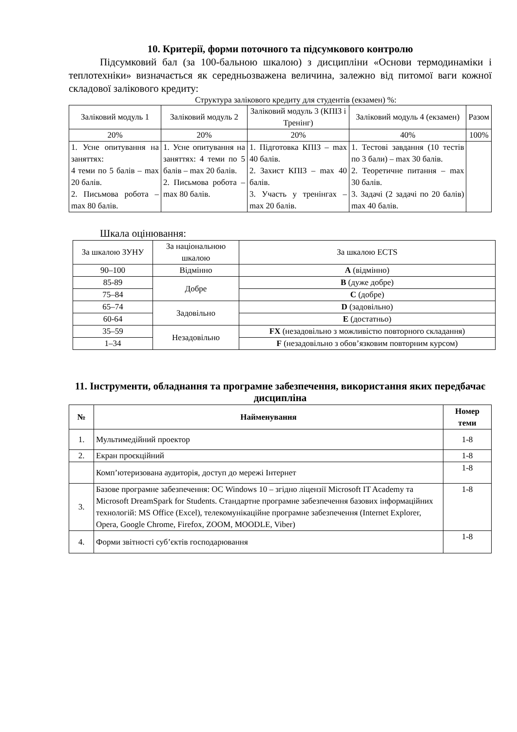10. Критерії, форми поточного та підсумкового контролю
Підсумковий бал (за 100-бальною шкалою) з дисципліни «Основи термодинаміки і теплотехніки» визначається як середньозважена величина, залежно від питомої ваги кожної складової залікового кредиту:
Структура залікового кредиту для студентів (екзамен) %:
| Заліковий модуль 1 | Заліковий модуль 2 | Заліковий модуль 3 (КПІЗ і Тренінг) | Заліковий модуль 4 (екзамен) | Разом |
| 20% | 20% | 20% | 40% | 100% |
| 1. Усне опитування на заняттях: 4 теми по 5 балів – max 20 балів. 2. Письмова робота – max 80 балів. | 1. Усне опитування на заняттях: 4 теми по 5 балів – max 20 балів. 2. Письмова робота – max 80 балів. | 1. Підготовка КПІЗ – max 40 балів. 2. Захист КПІЗ – max 40 балів. 3. Участь у тренінгах – max 20 балів. | 1. Тестові завдання (10 тестів по 3 бали) – max 30 балів. 2. Теоретичне питання – max 30 балів. 3. Задачі (2 задачі по 20 балів) max 40 балів. | |
Шкала оцінювання:
| За шкалою ЗУНУ | За національною шкалою | За шкалою ECTS |
| 90–100 | Відмінно | A (відмінно) |
| 85-89 | Добре | B (дуже добре) |
| 75–84 | | C (добре) |
| 65–74 | Задовільно | D (задовільно) |
| 60-64 | | E (достатньо) |
| 35–59 | Незадовільно | FX (незадовільно з можливістю повторного складання) |
| 1–34 | | F (незадовільно з обов’язковим повторним курсом) |
11. Інструменти, обладнання та програмне забезпечення, використання яких передбачає дисципліна
| № | Найменування | Номер теми |
| --- | --- | --- |
| 1. | Мультимедійний проектор | 1-8 |
| 2. | Екран проєкційний | 1-8 |
| | Комп’ютеризована аудиторія, доступ до мережі Інтернет | 1-8 |
| 3. | Базове програмне забезпечення: ОС Windows 10 – згідно ліцензії Microsoft IT Academy та Microsoft DreamSpark for Students. Стандартне програмне забезпечення базових інформаційних технологій: MS Office (Excel), телекомунікаційне програмне забезпечення (Internet Explorer, Opera, Google Chrome, Firefox, ZOOM, MOODLE, Viber) | 1-8 |
| 4. | Форми звітності суб’єктів господарювання | 1-8 |